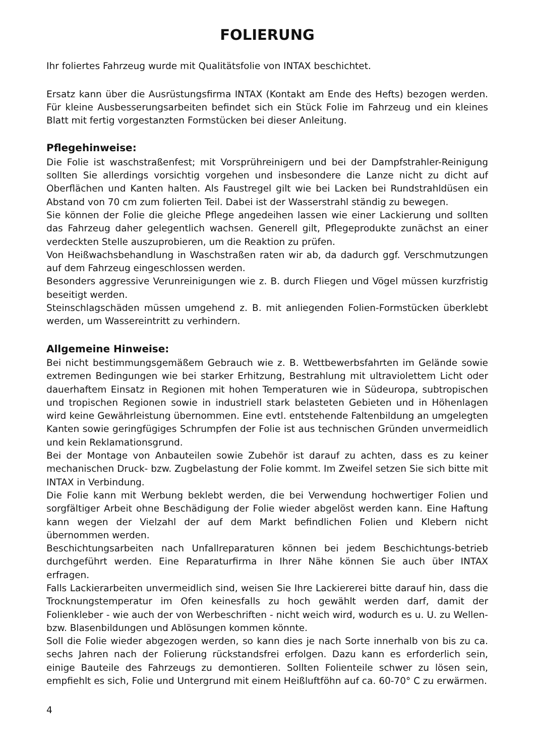FOLIERUNG
Ihr foliertes Fahrzeug wurde mit Qualitätsfolie von INTAX beschichtet.
Ersatz kann über die Ausrüstungsfirma INTAX (Kontakt am Ende des Hefts) bezogen werden. Für kleine Ausbesserungsarbeiten befindet sich ein Stück Folie im Fahrzeug und ein kleines Blatt mit fertig vorgestanzten Formstücken bei dieser Anleitung.
Pflegehinweise:
Die Folie ist waschstraßenfest; mit Vorsprühreinigern und bei der Dampfstrahler-Reinigung sollten Sie allerdings vorsichtig vorgehen und insbesondere die Lanze nicht zu dicht auf Oberflächen und Kanten halten. Als Faustregel gilt wie bei Lacken bei Rundstrahldüsen ein Abstand von 70 cm zum folierten Teil. Dabei ist der Wasserstrahl ständig zu bewegen.
Sie können der Folie die gleiche Pflege angedeihen lassen wie einer Lackierung und sollten das Fahrzeug daher gelegentlich wachsen. Generell gilt, Pflegeprodukte zunächst an einer verdeckten Stelle auszuprobieren, um die Reaktion zu prüfen.
Von Heißwachsbehandlung in Waschstraßen raten wir ab, da dadurch ggf. Verschmutzungen auf dem Fahrzeug eingeschlossen werden.
Besonders aggressive Verunreinigungen wie z. B. durch Fliegen und Vögel müssen kurzfristig beseitigt werden.
Steinschlagschäden müssen umgehend z. B. mit anliegenden Folien-Formstücken überklebt werden, um Wassereintritt zu verhindern.
Allgemeine Hinweise:
Bei nicht bestimmungsgemäßem Gebrauch wie z. B. Wettbewerbsfahrten im Gelände sowie extremen Bedingungen wie bei starker Erhitzung, Bestrahlung mit ultraviolettem Licht oder dauerhaftem Einsatz in Regionen mit hohen Temperaturen wie in Südeuropa, subtropischen und tropischen Regionen sowie in industriell stark belasteten Gebieten und in Höhenlagen wird keine Gewährleistung übernommen. Eine evtl. entstehende Faltenbildung an umgelegten Kanten sowie geringfügiges Schrumpfen der Folie ist aus technischen Gründen unvermeidlich und kein Reklamationsgrund.
Bei der Montage von Anbauteilen sowie Zubehör ist darauf zu achten, dass es zu keiner mechanischen Druck- bzw. Zugbelastung der Folie kommt. Im Zweifel setzen Sie sich bitte mit INTAX in Verbindung.
Die Folie kann mit Werbung beklebt werden, die bei Verwendung hochwertiger Folien und sorgfältiger Arbeit ohne Beschädigung der Folie wieder abgelöst werden kann. Eine Haftung kann wegen der Vielzahl der auf dem Markt befindlichen Folien und Klebern nicht übernommen werden.
Beschichtungsarbeiten nach Unfallreparaturen können bei jedem Beschichtungs-betrieb durchgeführt werden. Eine Reparaturfirma in Ihrer Nähe können Sie auch über INTAX erfragen.
Falls Lackierarbeiten unvermeidlich sind, weisen Sie Ihre Lackiererei bitte darauf hin, dass die Trocknungstemperatur im Ofen keinesfalls zu hoch gewählt werden darf, damit der Folienkleber - wie auch der von Werbeschriften - nicht weich wird, wodurch es u. U. zu Wellen- bzw. Blasenbildungen und Ablösungen kommen könnte.
Soll die Folie wieder abgezogen werden, so kann dies je nach Sorte innerhalb von bis zu ca. sechs Jahren nach der Folierung rückstandsfrei erfolgen. Dazu kann es erforderlich sein, einige Bauteile des Fahrzeugs zu demontieren. Sollten Folienteile schwer zu lösen sein, empfiehlt es sich, Folie und Untergrund mit einem Heißluftföhn auf ca. 60-70° C zu erwärmen.
4